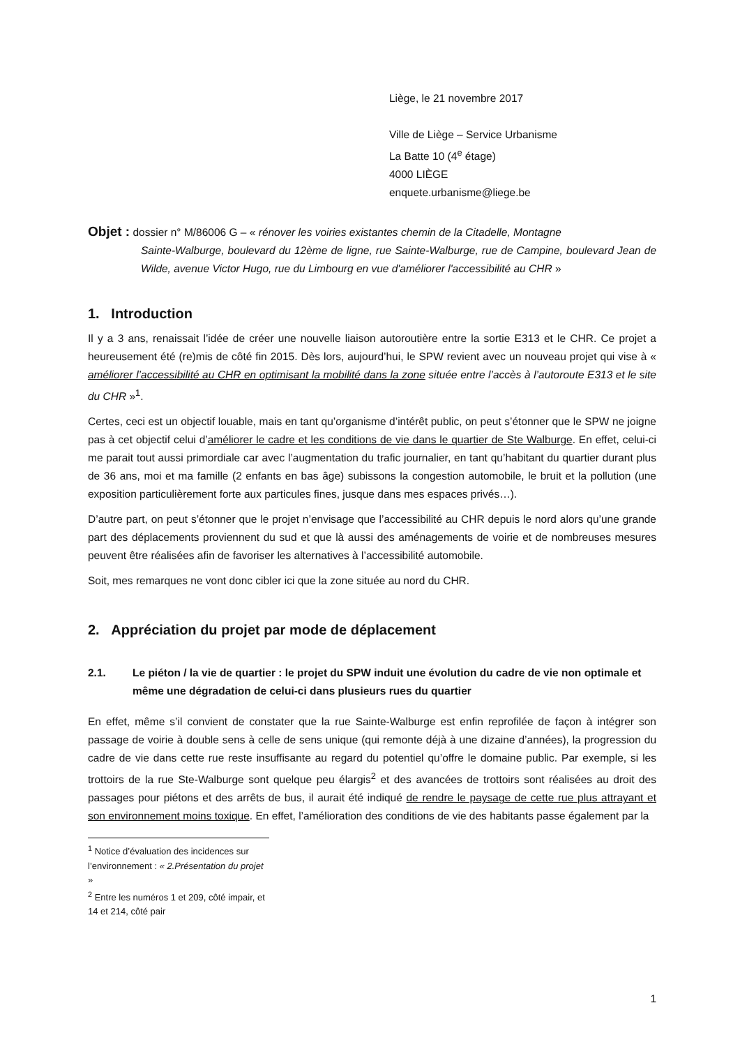Liège, le 21 novembre 2017
Ville de Liège – Service Urbanisme
La Batte 10 (4<sup>e</sup> étage)
4000 LIÈGE
enquete.urbanisme@liege.be
Objet : dossier n° M/86006 G – « rénover les voiries existantes chemin de la Citadelle, Montagne
Sainte-Walburge, boulevard du 12ème de ligne, rue Sainte-Walburge, rue de Campine, boulevard Jean de Wilde, avenue Victor Hugo, rue du Limbourg en vue d'améliorer l'accessibilité au CHR »
1. Introduction
Il y a 3 ans, renaissait l’idée de créer une nouvelle liaison autoroutière entre la sortie E313 et le CHR. Ce projet a heureusement été (re)mis de côté fin 2015. Dès lors, aujourd’hui, le SPW revient avec un nouveau projet qui vise à « améliorer l’accessibilité au CHR en optimisant la mobilité dans la zone située entre l’accès à l’autoroute E313 et le site du CHR »<sup>1</sup>.
Certes, ceci est un objectif louable, mais en tant qu’organisme d’intérêt public, on peut s’étonner que le SPW ne joigne pas à cet objectif celui d’améliorer le cadre et les conditions de vie dans le quartier de Ste Walburge. En effet, celui-ci me parait tout aussi primordiale car avec l’augmentation du trafic journalier, en tant qu’habitant du quartier durant plus de 36 ans, moi et ma famille (2 enfants en bas âge) subissons la congestion automobile, le bruit et la pollution (une exposition particulièrement forte aux particules fines, jusque dans mes espaces privés…).
D’autre part, on peut s’étonner que le projet n’envisage que l’accessibilité au CHR depuis le nord alors qu’une grande part des déplacements proviennent du sud et que là aussi des aménagements de voirie et de nombreuses mesures peuvent être réalisées afin de favoriser les alternatives à l’accessibilité automobile.
Soit, mes remarques ne vont donc cibler ici que la zone située au nord du CHR.
2. Appréciation du projet par mode de déplacement
2.1. Le piéton / la vie de quartier : le projet du SPW induit une évolution du cadre de vie non optimale et même une dégradation de celui-ci dans plusieurs rues du quartier
En effet, même s’il convient de constater que la rue Sainte-Walburge est enfin reprofilée de façon à intégrer son passage de voirie à double sens à celle de sens unique (qui remonte déjà à une dizaine d’années), la progression du cadre de vie dans cette rue reste insuffisante au regard du potentiel qu’offre le domaine public. Par exemple, si les trottoirs de la rue Ste-Walburge sont quelque peu élargis<sup>2</sup> et des avancées de trottoirs sont réalisées au droit des passages pour piétons et des arrêts de bus, il aurait été indiqué de rendre le paysage de cette rue plus attrayant et son environnement moins toxique. En effet, l’amélioration des conditions de vie des habitants passe également par la
<sup>1</sup> Notice d’évaluation des incidences sur l’environnement : « 2.Présentation du projet »
<sup>2</sup> Entre les numéros 1 et 209, côté impair, et 14 et 214, côté pair
1